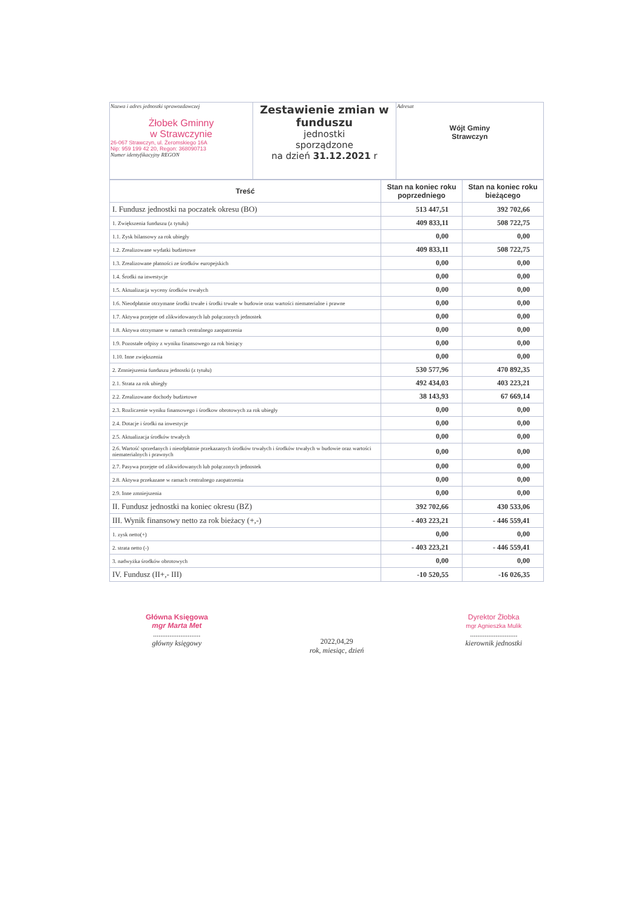| Nazwa i adres jednostki sprawozdawczej Żłobek Gminny w Strawczynie 26-067 Strawczyn, ul. Żeromskiego 16A Nip: 959 199 42 20, Regon: 368090713 Numer identyfikacyjny REGON | Zestawienie zmian w funduszu jednostki sporządzone na dzień 31.12.2021 r | Adresat Wójt Gminy Strawczyn |
| Treść | Stan na koniec roku poprzedniego | Stan na koniec roku bieżącego |
| --- | --- | --- |
| I. Fundusz jednostki na poczatek okresu (BO) | 513 447,51 | 392 702,66 |
| 1. Zwiększenia funduszu (z tytułu) | 409 833,11 | 508 722,75 |
| 1.1. Zysk bilansowy za rok ubiegły | 0,00 | 0,00 |
| 1.2. Zrealizowane wydatki budżetowe | 409 833,11 | 508 722,75 |
| 1.3. Zrealizowane płatności ze środków europejskich | 0,00 | 0,00 |
| 1.4. Środki na inwestycje | 0,00 | 0,00 |
| 1.5. Aktualizacja wyceny środków trwałych | 0,00 | 0,00 |
| 1.6. Nieodpłatnie otrzymane środki trwałe i środki trwałe w budowie oraz wartości niematerialne i prawne | 0,00 | 0,00 |
| 1.7. Aktywa przejęte od zlikwidowanych lub połączonych jednostek | 0,00 | 0,00 |
| 1.8. Aktywa otrzymane w ramach centralnego zaopatrzenia | 0,00 | 0,00 |
| 1.9. Pozostałe odpisy z wyniku finansowego za rok bieżący | 0,00 | 0,00 |
| 1.10. Inne zwiększenia | 0,00 | 0,00 |
| 2. Zmniejszenia funduszu jednostki (z tytułu) | 530 577,96 | 470 892,35 |
| 2.1. Strata za rok ubiegły | 492 434,03 | 403 223,21 |
| 2.2. Zrealizowane dochody budżetowe | 38 143,93 | 67 669,14 |
| 2.3. Rozliczenie wyniku finansowego i środkow obrotowych za rok ubiegły | 0,00 | 0,00 |
| 2.4. Dotacje i środki na inwestycje | 0,00 | 0,00 |
| 2.5. Aktualizacja środków trwałych | 0,00 | 0,00 |
| 2.6. Wartość sprzedanych i nieodpłatnie przekazanych środków trwałych i środków trwałych w budowie oraz wartości niematerialnych i prawnych | 0,00 | 0,00 |
| 2.7. Pasywa przejęte od zlikwidowanych lub połączonych jednostek | 0,00 | 0,00 |
| 2.8. Aktywa przekazane w ramach centralnego zaopatrzenia | 0,00 | 0,00 |
| 2.9. Inne zmniejszenia | 0,00 | 0,00 |
| II. Fundusz jednostki na koniec okresu (BZ) | 392 702,66 | 430 533,06 |
| III. Wynik finansowy netto za rok bieżacy (+,-) | - 403 223,21 | - 446 559,41 |
| 1. zysk netto(+) | 0,00 | 0,00 |
| 2. strata netto (-) | - 403 223,21 | - 446 559,41 |
| 3. nadwyżka środków obrotowych | 0,00 | 0,00 |
| IV. Fundusz (II+,- III) | -10 520,55 | -16 026,35 |
Główna Księgowa
mgr Marta Met
..........................
główny księgowy
2022,04,29
rok, miesiąc, dzień
Dyrektor Żłobka
mgr Agnieszka Mulik
..........................
kierownik jednostki